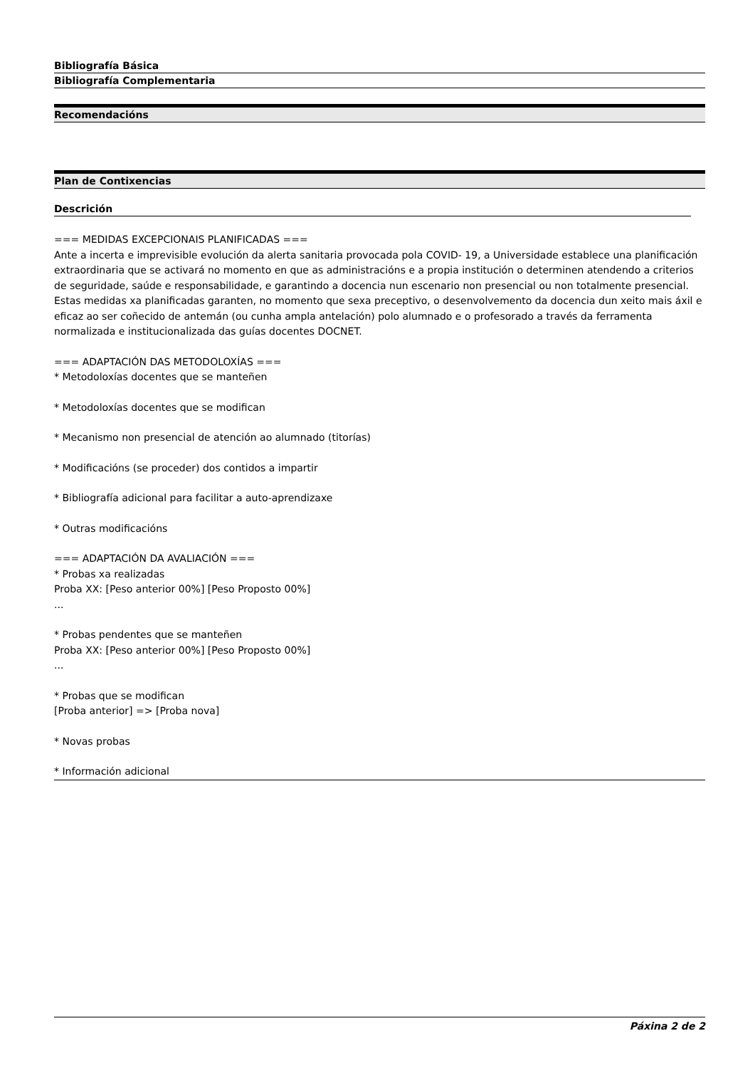Bibliografía Básica
Bibliografía Complementaria
Recomendacións
Plan de Contixencias
Descrición
=== MEDIDAS EXCEPCIONAIS PLANIFICADAS ===
Ante a incerta e imprevisible evolución da alerta sanitaria provocada pola COVID- 19, a Universidade establece una planificación extraordinaria que se activará no momento en que as administracións e a propia institución o determinen atendendo a criterios de seguridade, saúde e responsabilidade, e garantindo a docencia nun escenario non presencial ou non totalmente presencial. Estas medidas xa planificadas garanten, no momento que sexa preceptivo, o desenvolvemento da docencia dun xeito mais áxil e eficaz ao ser coñecido de antemán (ou cunha ampla antelación) polo alumnado e o profesorado a través da ferramenta normalizada e institucionalizada das guías docentes DOCNET.
=== ADAPTACIÓN DAS METODOLOXÍAS ===
* Metodoloxías docentes que se manteñen
* Metodoloxías docentes que se modifican
* Mecanismo non presencial de atención ao alumnado (titorías)
* Modificacións (se proceder) dos contidos a impartir
* Bibliografía adicional para facilitar a auto-aprendizaxe
* Outras modificacións
=== ADAPTACIÓN DA AVALIACIÓN ===
* Probas xa realizadas
Proba XX: [Peso anterior 00%] [Peso Proposto 00%]
...
* Probas pendentes que se manteñen
Proba XX: [Peso anterior 00%] [Peso Proposto 00%]
...
* Probas que se modifican
[Proba anterior] => [Proba nova]
* Novas probas
* Información adicional
Páxina 2 de 2